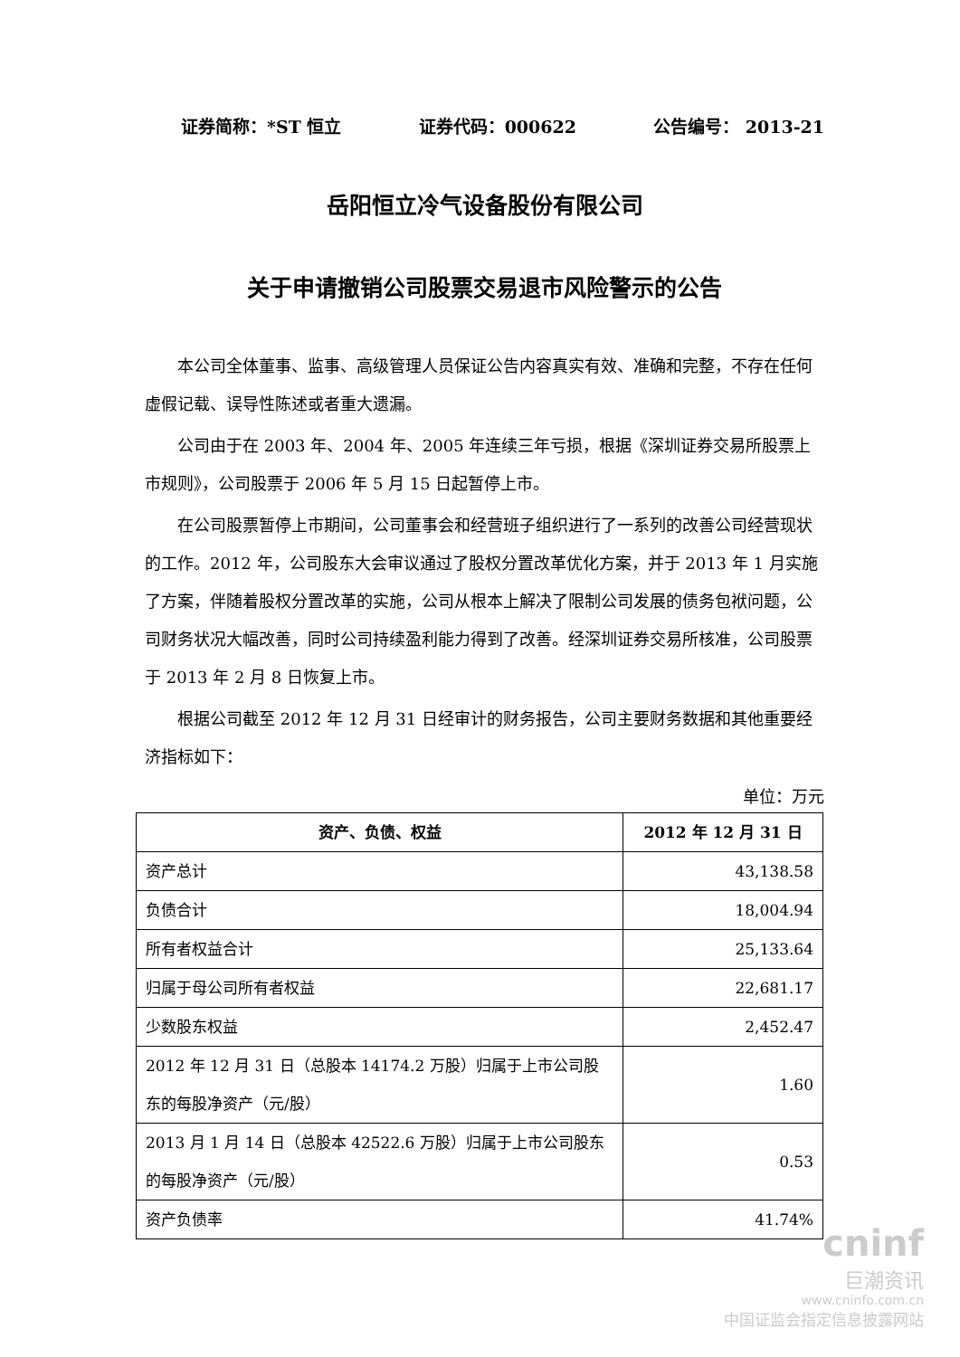证券简称：*ST 恒立 证券代码：000622 公告编号： 2013-21
岳阳恒立冷气设备股份有限公司
关于申请撤销公司股票交易退市风险警示的公告
本公司全体董事、监事、高级管理人员保证公告内容真实有效、准确和完整，不存在任何虚假记载、误导性陈述或者重大遗漏。
公司由于在 2003 年、2004 年、2005 年连续三年亏损，根据《深圳证券交易所股票上市规则》，公司股票于 2006 年 5 月 15 日起暂停上市。
在公司股票暂停上市期间，公司董事会和经营班子组织进行了一系列的改善公司经营现状的工作。2012 年，公司股东大会审议通过了股权分置改革优化方案，并于 2013 年 1 月实施了方案，伴随着股权分置改革的实施，公司从根本上解决了限制公司发展的债务包袱问题，公司财务状况大幅改善，同时公司持续盈利能力得到了改善。经深圳证券交易所核准，公司股票于 2013 年 2 月 8 日恢复上市。
根据公司截至 2012 年 12 月 31 日经审计的财务报告，公司主要财务数据和其他重要经济指标如下：
单位：万元
| 资产、负债、权益 | 2012 年 12 月 31 日 |
| --- | --- |
| 资产总计 | 43,138.58 |
| 负债合计 | 18,004.94 |
| 所有者权益合计 | 25,133.64 |
| 归属于母公司所有者权益 | 22,681.17 |
| 少数股东权益 | 2,452.47 |
| 2012 年 12 月 31 日（总股本 14174.2 万股）归属于上市公司股东的每股净资产（元/股） | 1.60 |
| 2013 月 1 月 14 日（总股本 42522.6 万股）归属于上市公司股东的每股净资产（元/股） | 0.53 |
| 资产负债率 | 41.74% |
cninf
巨潮资讯
www.cninfo.com.cn
中国证监会指定信息披露网站